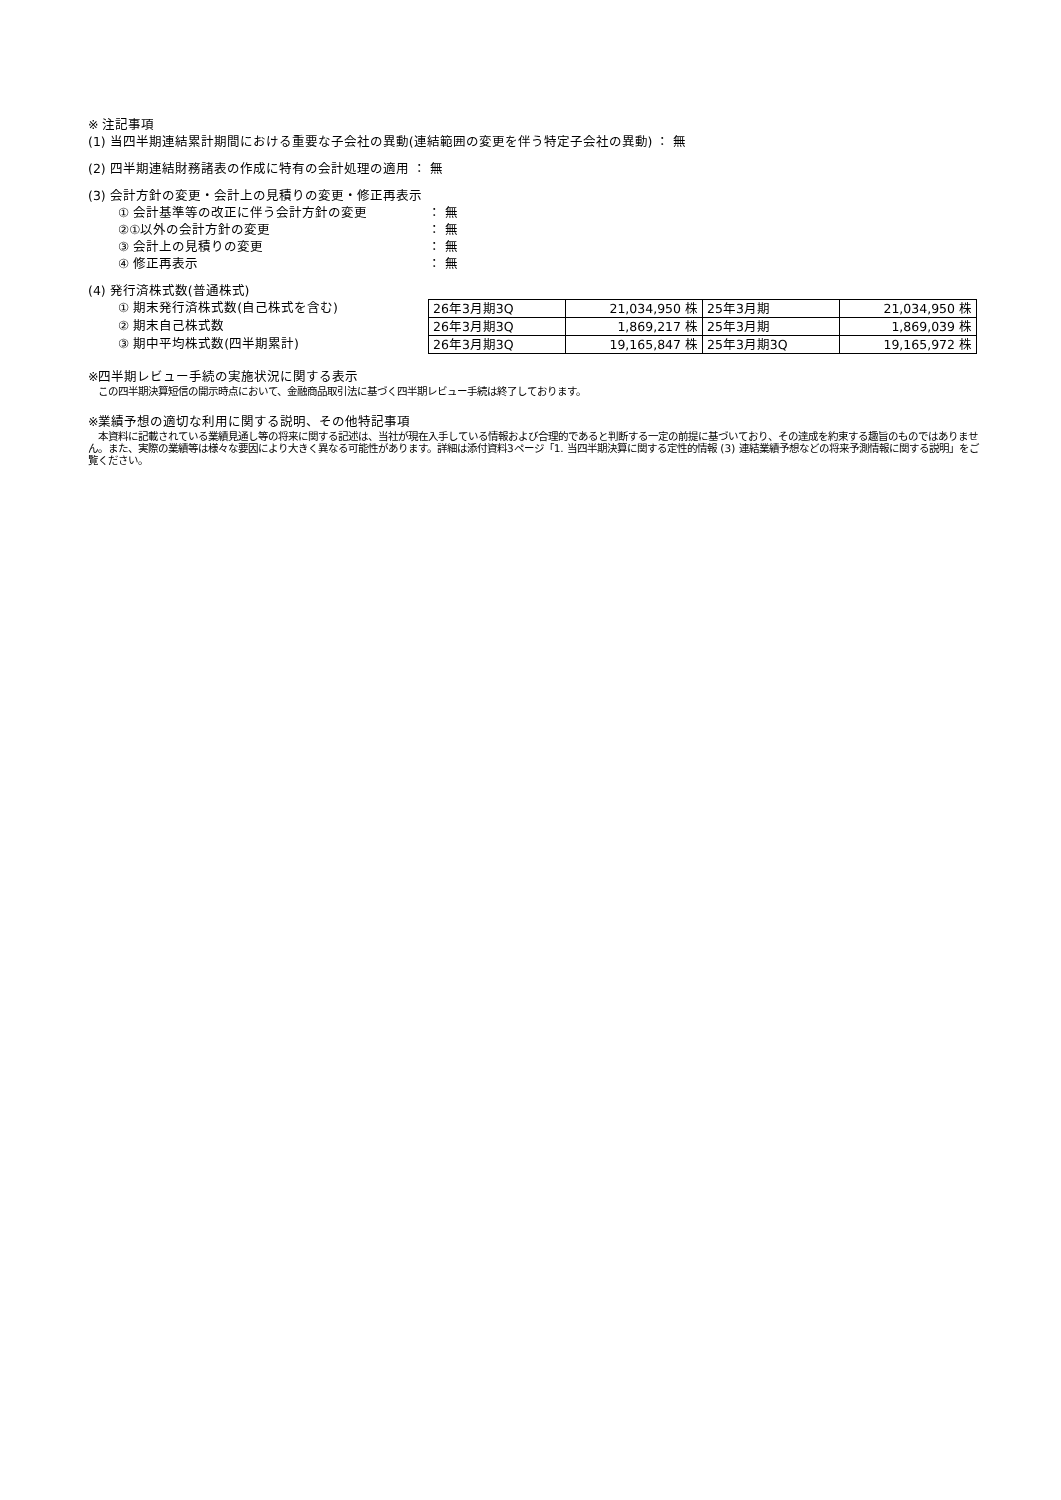※ 注記事項
(1) 当四半期連結累計期間における重要な子会社の異動(連結範囲の変更を伴う特定子会社の異動) ： 無
(2) 四半期連結財務諸表の作成に特有の会計処理の適用 ： 無
(3) 会計方針の変更・会計上の見積りの変更・修正再表示
① 会計基準等の改正に伴う会計方針の変更 ： 無
②①以外の会計方針の変更 ： 無
③ 会計上の見積りの変更 ： 無
④ 修正再表示 ： 無
(4) 発行済株式数(普通株式)
① 期末発行済株式数(自己株式を含む)
② 期末自己株式数
③ 期中平均株式数(四半期累計)
| 26年3月期3Q | 21,034,950 株 | 25年3月期 | 21,034,950 株 |
| 26年3月期3Q | 1,869,217 株 | 25年3月期 | 1,869,039 株 |
| 26年3月期3Q | 19,165,847 株 | 25年3月期3Q | 19,165,972 株 |
※四半期レビュー手続の実施状況に関する表示
　この四半期決算短信の開示時点において、金融商品取引法に基づく四半期レビュー手続は終了しております。
※業績予想の適切な利用に関する説明、その他特記事項
　本資料に記載されている業績見通し等の将来に関する記述は、当社が現在入手している情報および合理的であると判断する一定の前提に基づいており、その達成を約束する趣旨のものではありません。また、実際の業績等は様々な要因により大きく異なる可能性があります。詳細は添付資料3ページ「1. 当四半期決算に関する定性的情報 (3) 連結業績予想などの将来予測情報に関する説明」をご覧ください。